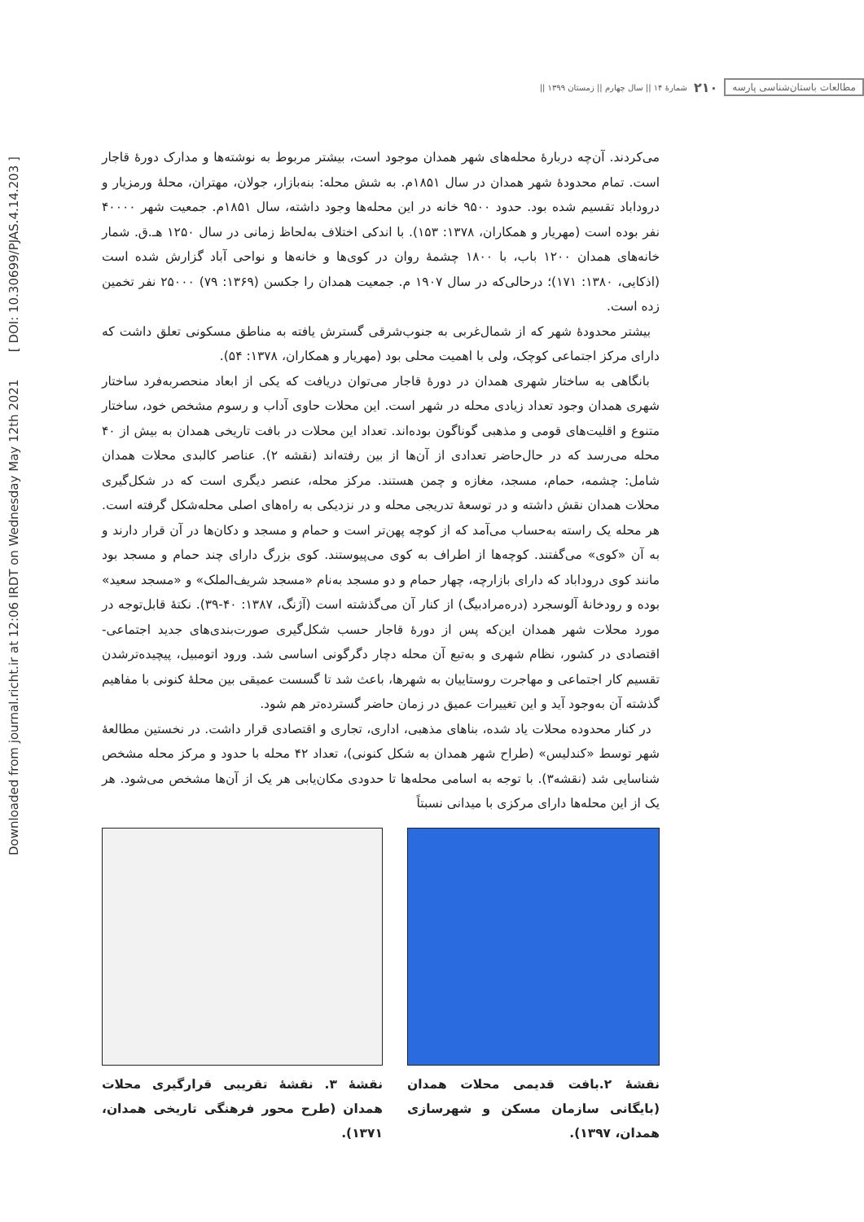Downloaded from journal.richt.ir at 12:06 IRDT on Wednesday May 12th 2021 [ DOI: 10.30699/PJAS.4.14.203 ]
مطالعات باستان‌شناسی پارسه ۲۱۰ شمارۀ ۱۴ || سال چهارم || زمستان ۱۳۹۹ ||
می‌کردند. آن‌چه دربارۀ محله‌های شهر همدان موجود است، بیشتر مربوط به نوشته‌ها و مدارک دورۀ قاجار است. تمام محدودۀ شهر همدان در سال ۱۸۵۱م. به شش محله: بنه‌بازار، جولان، مهتران، محلۀ ورمزیار و دروداباد تقسیم شده بود. حدود ۹۵۰۰ خانه در این محله‌ها وجود داشته، سال ۱۸۵۱م. جمعیت شهر ۴۰۰۰۰ نفر بوده است (مهریار و همکاران، ۱۳۷۸: ۱۵۳). با اندکی اختلاف به‌لحاظ زمانی در سال ۱۲۵۰ هـ.ق. شمار خانه‌های همدان ۱۲۰۰ باب، با ۱۸۰۰ چشمۀ روان در کوی‌ها و خانه‌ها و نواحی آباد گزارش شده است (اذکایی، ۱۳۸۰: ۱۷۱)؛ درحالی‌که در سال ۱۹۰۷ م. جمعیت همدان را جکسن (۱۳۶۹: ۷۹) ۲۵۰۰۰ نفر تخمین زده است.
بیشتر محدودۀ شهر که از شمال‌غربی به جنوب‌شرقی گسترش یافته به مناطق مسکونی تعلق داشت که دارای مرکز اجتماعی کوچک، ولی با اهمیت محلی بود (مهریار و همکاران، ۱۳۷۸: ۵۴).
بانگاهی به ساختار شهری همدان در دورۀ قاجار می‌توان دریافت که یکی از ابعاد منحصربه‌فرد ساختار شهری همدان وجود تعداد زیادی محله در شهر است. این محلات حاوی آداب و رسوم مشخص خود، ساختار متنوع و اقلیت‌های قومی و مذهبی گوناگون بوده‌اند. تعداد این محلات در بافت تاریخی همدان به بیش از ۴۰ محله می‌رسد که در حال‌حاضر تعدادی از آن‌ها از بین رفته‌اند (نقشه ۲). عناصر کالبدی محلات همدان شامل: چشمه، حمام، مسجد، مغازه و چمن هستند. مرکز محله، عنصر دیگری است که در شکل‌گیری محلات همدان نقش داشته و در توسعۀ تدریجی محله و در نزدیکی به راه‌های اصلی محله‌شکل گرفته است. هر محله یک راسته به‌حساب می‌آمد که از کوچه پهن‌تر است و حمام و مسجد و دکان‌ها در آن قرار دارند و به آن «کوی» می‌گفتند. کوچه‌ها از اطراف به کوی می‌پیوستند. کوی بزرگ دارای چند حمام و مسجد بود مانند کوی دروداباد که دارای بازارچه، چهار حمام و دو مسجد به‌نام «مسجد شریف‌الملک» و «مسجد سعید» بوده و رودخانۀ آلوسجرد (دره‌مرادبیگ) از کنار آن می‌گذشته است (آژنگ، ۱۳۸۷: ۴۰-۳۹). نکتۀ قابل‌توجه در مورد محلات شهر همدان این‌که پس از دورۀ قاجار حسب شکل‌گیری صورت‌بندی‌های جدید اجتماعی-اقتصادی در کشور، نظام شهری و به‌تبع آن محله دچار دگرگونی اساسی شد. ورود اتومبیل، پیچیده‌ترشدن تقسیم کار اجتماعی و مهاجرت روستاییان به شهرها، باعث شد تا گسست عمیقی بین محلۀ کنونی با مفاهیم گذشته آن به‌وجود آید و این تغییرات عمیق در زمان حاضر گسترده‌تر هم شود.
در کنار محدوده محلات یاد شده، بناهای مذهبی، اداری، تجاری و اقتصادی قرار داشت. در نخستین مطالعۀ شهر توسط «کندلیس» (طراح شهر همدان به شکل کنونی)، تعداد ۴۲ محله با حدود و مرکز محله مشخص شناسایی شد (نقشه۳). با توجه به اسامی محله‌ها تا حدودی مکان‌یابی هر یک از آن‌ها مشخص می‌شود. هر یک از این محله‌ها دارای مرکزی با میدانی نسبتاً
نقشۀ ۲.بافت قدیمی محلات همدان (بایگانی سازمان مسکن و شهرسازی همدان، ۱۳۹۷).
نقشۀ ۳. نقشۀ تقریبی قرارگیری محلات همدان (طرح محور فرهنگی تاریخی همدان، ۱۳۷۱).